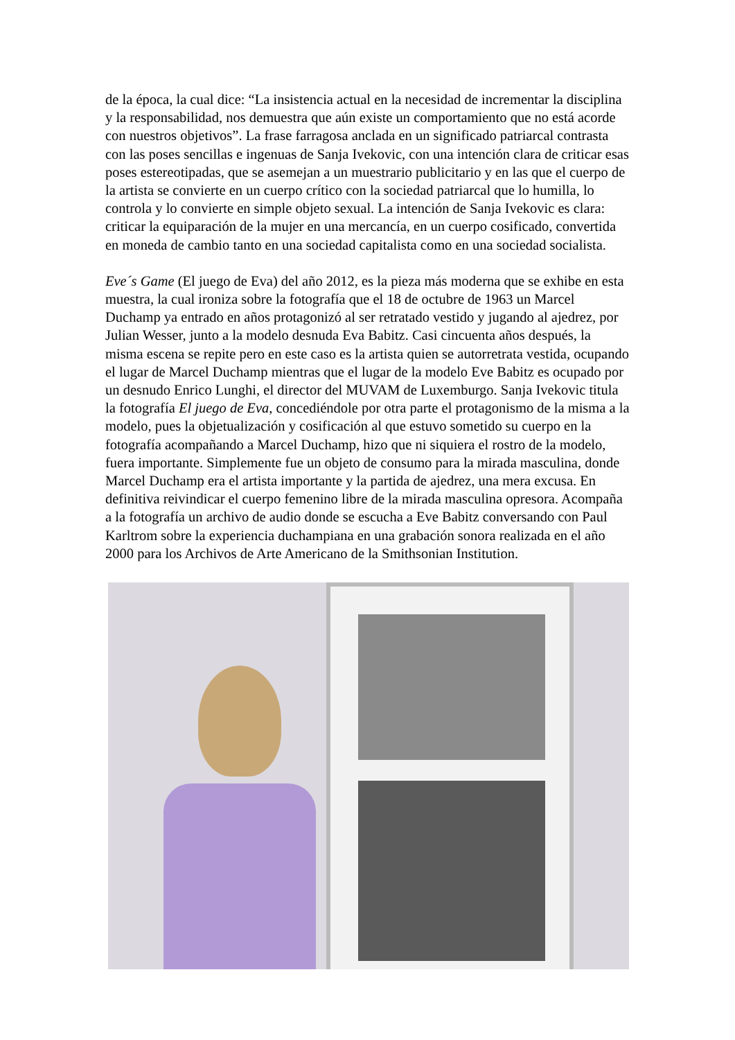de la época, la cual dice: “La insistencia actual en la necesidad de incrementar la disciplina y la responsabilidad, nos demuestra que aún existe un comportamiento que no está acorde con nuestros objetivos”. La frase farragosa anclada en un significado patriarcal contrasta con las poses sencillas e ingenuas de Sanja Ivekovic, con una intención clara de criticar esas poses estereotipadas, que se asemejan a un muestrario publicitario y en las que el cuerpo de la artista se convierte en un cuerpo crítico con la sociedad patriarcal que lo humilla, lo controla y lo convierte en simple objeto sexual. La intención de Sanja Ivekovic es clara: criticar la equiparación de la mujer en una mercancía, en un cuerpo cosificado, convertida en moneda de cambio tanto en una sociedad capitalista como en una sociedad socialista.
Eve´s Game (El juego de Eva) del año 2012, es la pieza más moderna que se exhibe en esta muestra, la cual ironiza sobre la fotografía que el 18 de octubre de 1963 un Marcel Duchamp ya entrado en años protagonizó al ser retratado vestido y jugando al ajedrez, por Julian Wesser, junto a la modelo desnuda Eva Babitz. Casi cincuenta años después, la misma escena se repite pero en este caso es la artista quien se autorretrata vestida, ocupando el lugar de Marcel Duchamp mientras que el lugar de la modelo Eve Babitz es ocupado por un desnudo Enrico Lunghi, el director del MUVAM de Luxemburgo. Sanja Ivekovic titula la fotografía El juego de Eva, concediéndole por otra parte el protagonismo de la misma a la modelo, pues la objetualización y cosificación al que estuvo sometido su cuerpo en la fotografía acompañando a Marcel Duchamp, hizo que ni siquiera el rostro de la modelo, fuera importante. Simplemente fue un objeto de consumo para la mirada masculina, donde Marcel Duchamp era el artista importante y la partida de ajedrez, una mera excusa. En definitiva reivindicar el cuerpo femenino libre de la mirada masculina opresora. Acompaña a la fotografía un archivo de audio donde se escucha a Eve Babitz conversando con Paul Karltrom sobre la experiencia duchampiana en una grabación sonora realizada en el año 2000 para los Archivos de Arte Americano de la Smithsonian Institution.